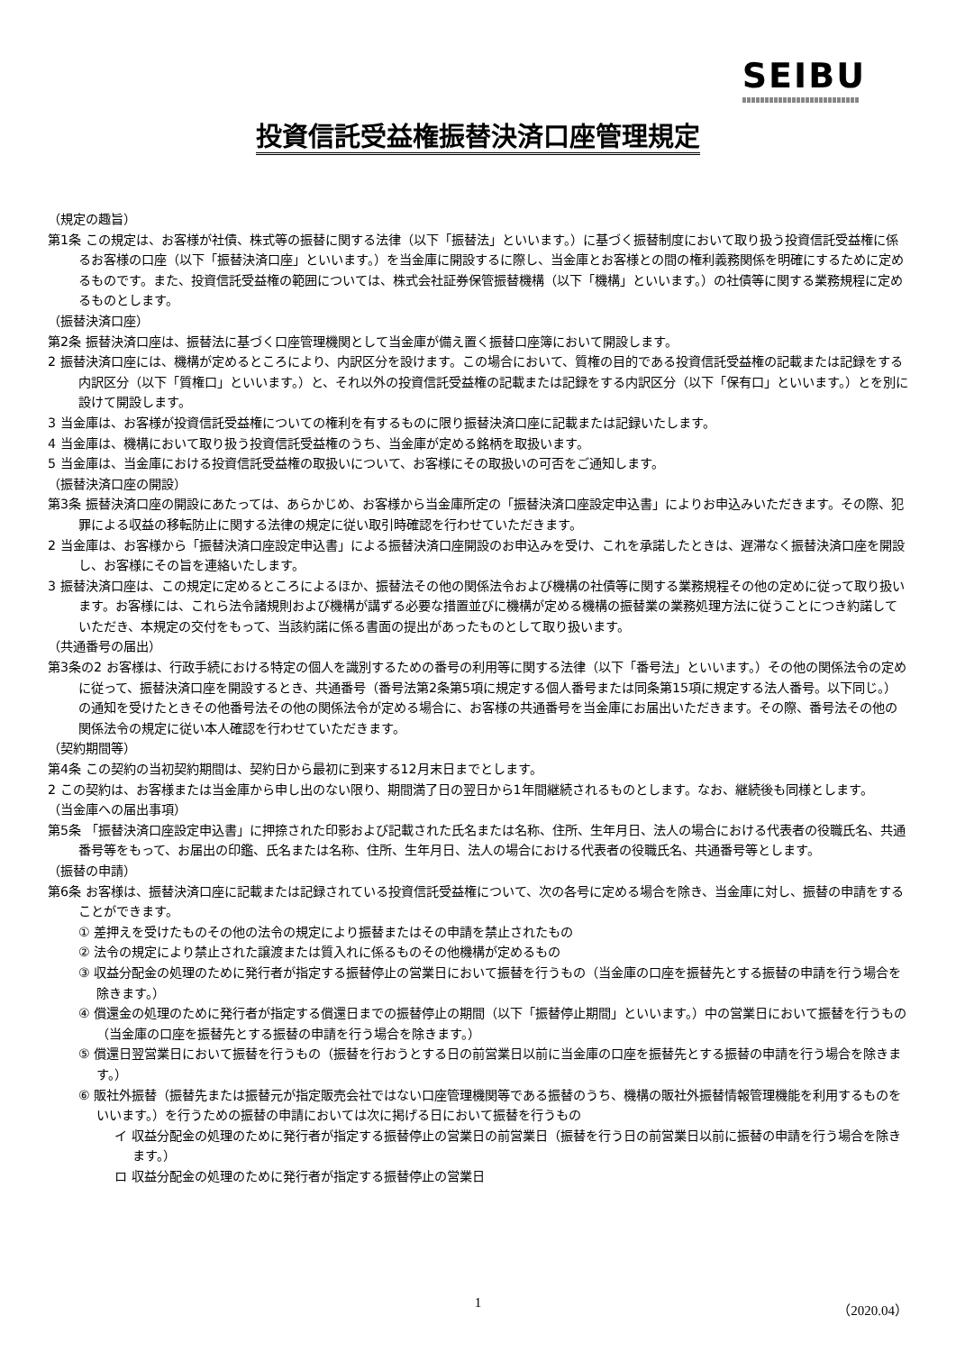SEIBU
投資信託受益権振替決済口座管理規定
（規定の趣旨）
第1条 この規定は、お客様が社債、株式等の振替に関する法律（以下「振替法」といいます。）に基づく振替制度において取り扱う投資信託受益権に係るお客様の口座（以下「振替決済口座」といいます。）を当金庫に開設するに際し、当金庫とお客様との間の権利義務関係を明確にするために定めるものです。また、投資信託受益権の範囲については、株式会社証券保管振替機構（以下「機構」といいます。）の社債等に関する業務規程に定めるものとします。
（振替決済口座）
第2条 振替決済口座は、振替法に基づく口座管理機関として当金庫が備え置く振替口座簿において開設します。
2 振替決済口座には、機構が定めるところにより、内訳区分を設けます。この場合において、質権の目的である投資信託受益権の記載または記録をする内訳区分（以下「質権口」といいます。）と、それ以外の投資信託受益権の記載または記録をする内訳区分（以下「保有口」といいます。）とを別に設けて開設します。
3 当金庫は、お客様が投資信託受益権についての権利を有するものに限り振替決済口座に記載または記録いたします。
4 当金庫は、機構において取り扱う投資信託受益権のうち、当金庫が定める銘柄を取扱います。
5 当金庫は、当金庫における投資信託受益権の取扱いについて、お客様にその取扱いの可否をご通知します。
（振替決済口座の開設）
第3条 振替決済口座の開設にあたっては、あらかじめ、お客様から当金庫所定の「振替決済口座設定申込書」によりお申込みいただきます。その際、犯罪による収益の移転防止に関する法律の規定に従い取引時確認を行わせていただきます。
2 当金庫は、お客様から「振替決済口座設定申込書」による振替決済口座開設のお申込みを受け、これを承諾したときは、遅滞なく振替決済口座を開設し、お客様にその旨を連絡いたします。
3 振替決済口座は、この規定に定めるところによるほか、振替法その他の関係法令および機構の社債等に関する業務規程その他の定めに従って取り扱います。お客様には、これら法令諸規則および機構が講ずる必要な措置並びに機構が定める機構の振替業の業務処理方法に従うことにつき約諾していただき、本規定の交付をもって、当該約諾に係る書面の提出があったものとして取り扱います。
（共通番号の届出）
第3条の2 お客様は、行政手続における特定の個人を識別するための番号の利用等に関する法律（以下「番号法」といいます。）その他の関係法令の定めに従って、振替決済口座を開設するとき、共通番号（番号法第2条第5項に規定する個人番号または同条第15項に規定する法人番号。以下同じ。）の通知を受けたときその他番号法その他の関係法令が定める場合に、お客様の共通番号を当金庫にお届出いただきます。その際、番号法その他の関係法令の規定に従い本人確認を行わせていただきます。
（契約期間等）
第4条 この契約の当初契約期間は、契約日から最初に到来する12月末日までとします。
2 この契約は、お客様または当金庫から申し出のない限り、期間満了日の翌日から1年間継続されるものとします。なお、継続後も同様とします。
（当金庫への届出事項）
第5条 「振替決済口座設定申込書」に押捺された印影および記載された氏名または名称、住所、生年月日、法人の場合における代表者の役職氏名、共通番号等をもって、お届出の印鑑、氏名または名称、住所、生年月日、法人の場合における代表者の役職氏名、共通番号等とします。
（振替の申請）
第6条 お客様は、振替決済口座に記載または記録されている投資信託受益権について、次の各号に定める場合を除き、当金庫に対し、振替の申請をすることができます。
① 差押えを受けたものその他の法令の規定により振替またはその申請を禁止されたもの
② 法令の規定により禁止された譲渡または質入れに係るものその他機構が定めるもの
③ 収益分配金の処理のために発行者が指定する振替停止の営業日において振替を行うもの（当金庫の口座を振替先とする振替の申請を行う場合を除きます。）
④ 償還金の処理のために発行者が指定する償還日までの振替停止の期間（以下「振替停止期間」といいます。）中の営業日において振替を行うもの（当金庫の口座を振替先とする振替の申請を行う場合を除きます。）
⑤ 償還日翌営業日において振替を行うもの（振替を行おうとする日の前営業日以前に当金庫の口座を振替先とする振替の申請を行う場合を除きます。）
⑥ 販社外振替（振替先または振替元が指定販売会社ではない口座管理機関等である振替のうち、機構の販社外振替情報管理機能を利用するものをいいます。）を行うための振替の申請においては次に掲げる日において振替を行うもの
イ 収益分配金の処理のために発行者が指定する振替停止の営業日の前営業日（振替を行う日の前営業日以前に振替の申請を行う場合を除きます。）
ロ 収益分配金の処理のために発行者が指定する振替停止の営業日
1
（2020.04）